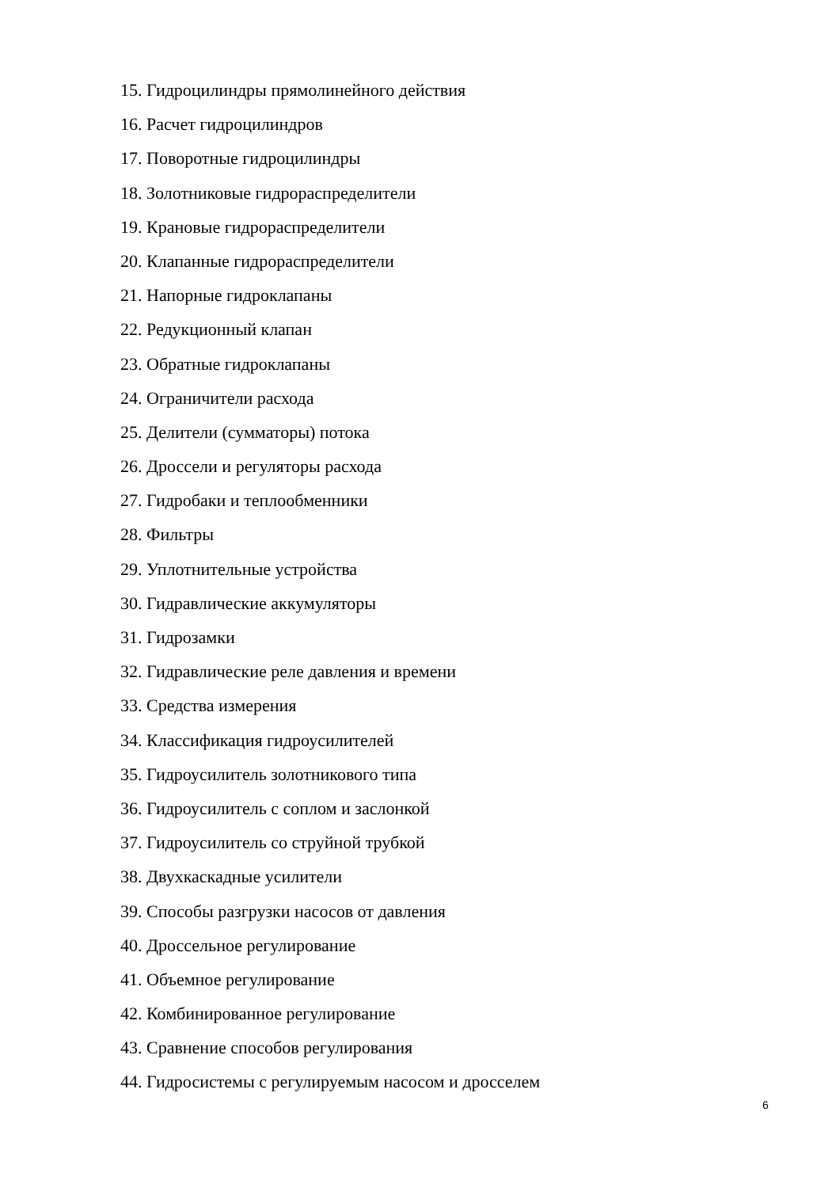15. Гидроцилиндры прямолинейного действия
16. Расчет гидроцилиндров
17. Поворотные гидроцилиндры
18. Золотниковые гидрораспределители
19. Крановые гидрораспределители
20. Клапанные гидрораспределители
21. Напорные гидроклапаны
22. Редукционный клапан
23. Обратные гидроклапаны
24. Ограничители расхода
25. Делители (сумматоры) потока
26. Дроссели и регуляторы расхода
27. Гидробаки и теплообменники
28. Фильтры
29. Уплотнительные устройства
30. Гидравлические аккумуляторы
31. Гидрозамки
32. Гидравлические реле давления и времени
33. Средства измерения
34. Классификация гидроусилителей
35. Гидроусилитель золотникового типа
36. Гидроусилитель с соплом и заслонкой
37. Гидроусилитель со струйной трубкой
38. Двухкаскадные усилители
39. Способы разгрузки насосов от давления
40. Дроссельное регулирование
41. Объемное регулирование
42. Комбинированное регулирование
43. Сравнение способов регулирования
44. Гидросистемы с регулируемым насосом и дросселем
6